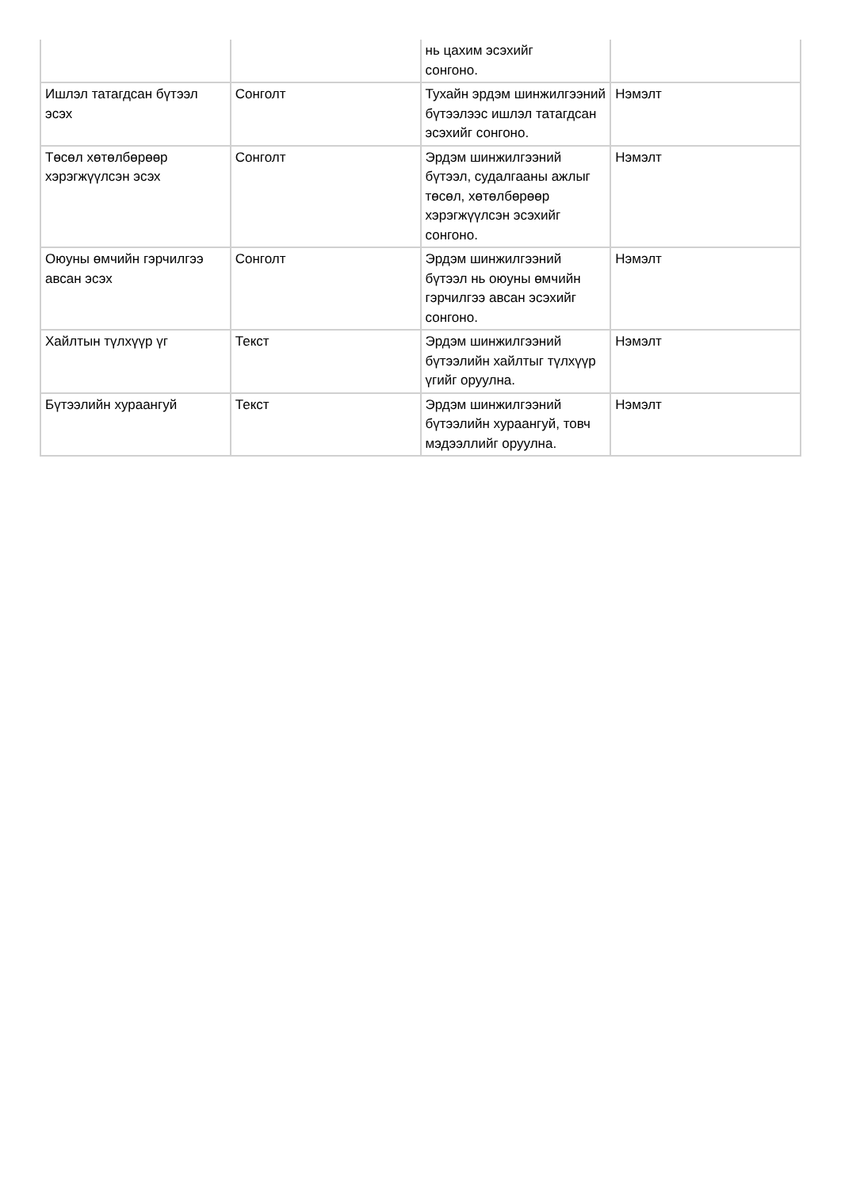| | | нь цахим эсэхийг сонгоно. | |
| Ишлэл татагдсан бүтээл эсэх | Сонголт | Тухайн эрдэм шинжилгээний бүтээлээс ишлэл татагдсан эсэхийг сонгоно. | Нэмэлт |
| Төсөл хөтөлбөрөөр хэрэгжүүлсэн эсэх | Сонголт | Эрдэм шинжилгээний бүтээл, судалгааны ажлыг төсөл, хөтөлбөрөөр хэрэгжүүлсэн эсэхийг сонгоно. | Нэмэлт |
| Оюуны өмчийн гэрчилгээ авсан эсэх | Сонголт | Эрдэм шинжилгээний бүтээл нь оюуны өмчийн гэрчилгээ авсан эсэхийг сонгоно. | Нэмэлт |
| Хайлтын түлхүүр үг | Текст | Эрдэм шинжилгээний бүтээлийн хайлтыг түлхүүр үгийг оруулна. | Нэмэлт |
| Бүтээлийн хураангуй | Текст | Эрдэм шинжилгээний бүтээлийн хураангуй, товч мэдээллийг оруулна. | Нэмэлт |